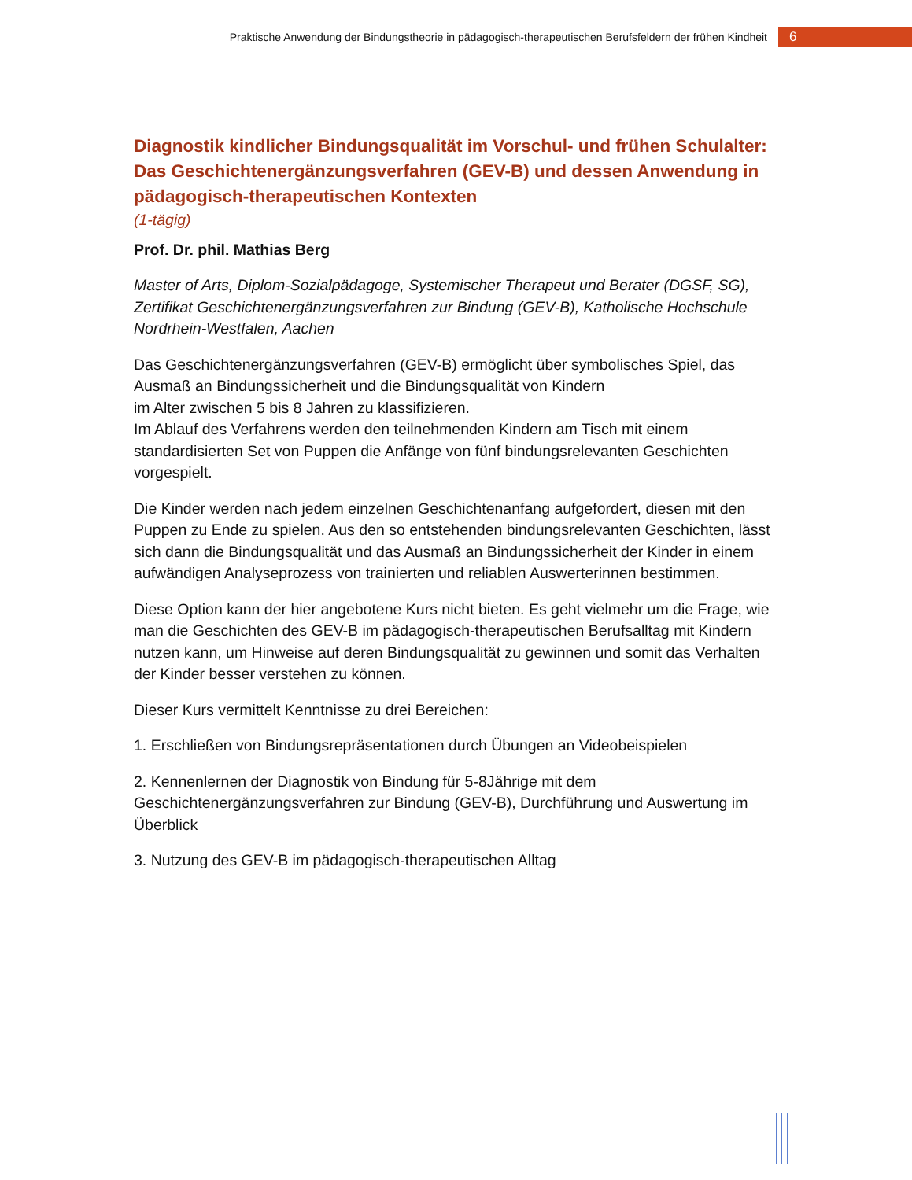Praktische Anwendung der Bindungstheorie in pädagogisch-therapeutischen Berufsfeldern der frühen Kindheit 6
Diagnostik kindlicher Bindungsqualität im Vorschul- und frühen Schulalter: Das Geschichtenergänzungsverfahren (GEV-B) und dessen Anwendung in pädagogisch-therapeutischen Kontexten
(1-tägig)
Prof. Dr. phil. Mathias Berg
Master of Arts, Diplom-Sozialpädagoge, Systemischer Therapeut und Berater (DGSF, SG), Zertifikat Geschichtenergänzungsverfahren zur Bindung (GEV-B), Katholische Hochschule Nordrhein-Westfalen, Aachen
Das Geschichtenergänzungsverfahren (GEV-B) ermöglicht über symbolisches Spiel, das Ausmaß an Bindungssicherheit und die Bindungsqualität von Kindern
im Alter zwischen 5 bis 8 Jahren zu klassifizieren.
Im Ablauf des Verfahrens werden den teilnehmenden Kindern am Tisch mit einem standardisierten Set von Puppen die Anfänge von fünf bindungsrelevanten Geschichten vorgespielt.
Die Kinder werden nach jedem einzelnen Geschichtenanfang aufgefordert, diesen mit den Puppen zu Ende zu spielen. Aus den so entstehenden bindungsrelevanten Geschichten, lässt sich dann die Bindungsqualität und das Ausmaß an Bindungssicherheit der Kinder in einem aufwändigen Analyseprozess von trainierten und reliablen Auswerterinnen bestimmen.
Diese Option kann der hier angebotene Kurs nicht bieten. Es geht vielmehr um die Frage, wie man die Geschichten des GEV-B im pädagogisch-therapeutischen Berufsalltag mit Kindern nutzen kann, um Hinweise auf deren Bindungsqualität zu gewinnen und somit das Verhalten der Kinder besser verstehen zu können.
Dieser Kurs vermittelt Kenntnisse zu drei Bereichen:
1. Erschließen von Bindungsrepräsentationen durch Übungen an Videobeispielen
2. Kennenlernen der Diagnostik von Bindung für 5-8Jährige mit dem Geschichtenergänzungsverfahren zur Bindung (GEV-B), Durchführung und Auswertung im Überblick
3. Nutzung des GEV-B im pädagogisch-therapeutischen Alltag